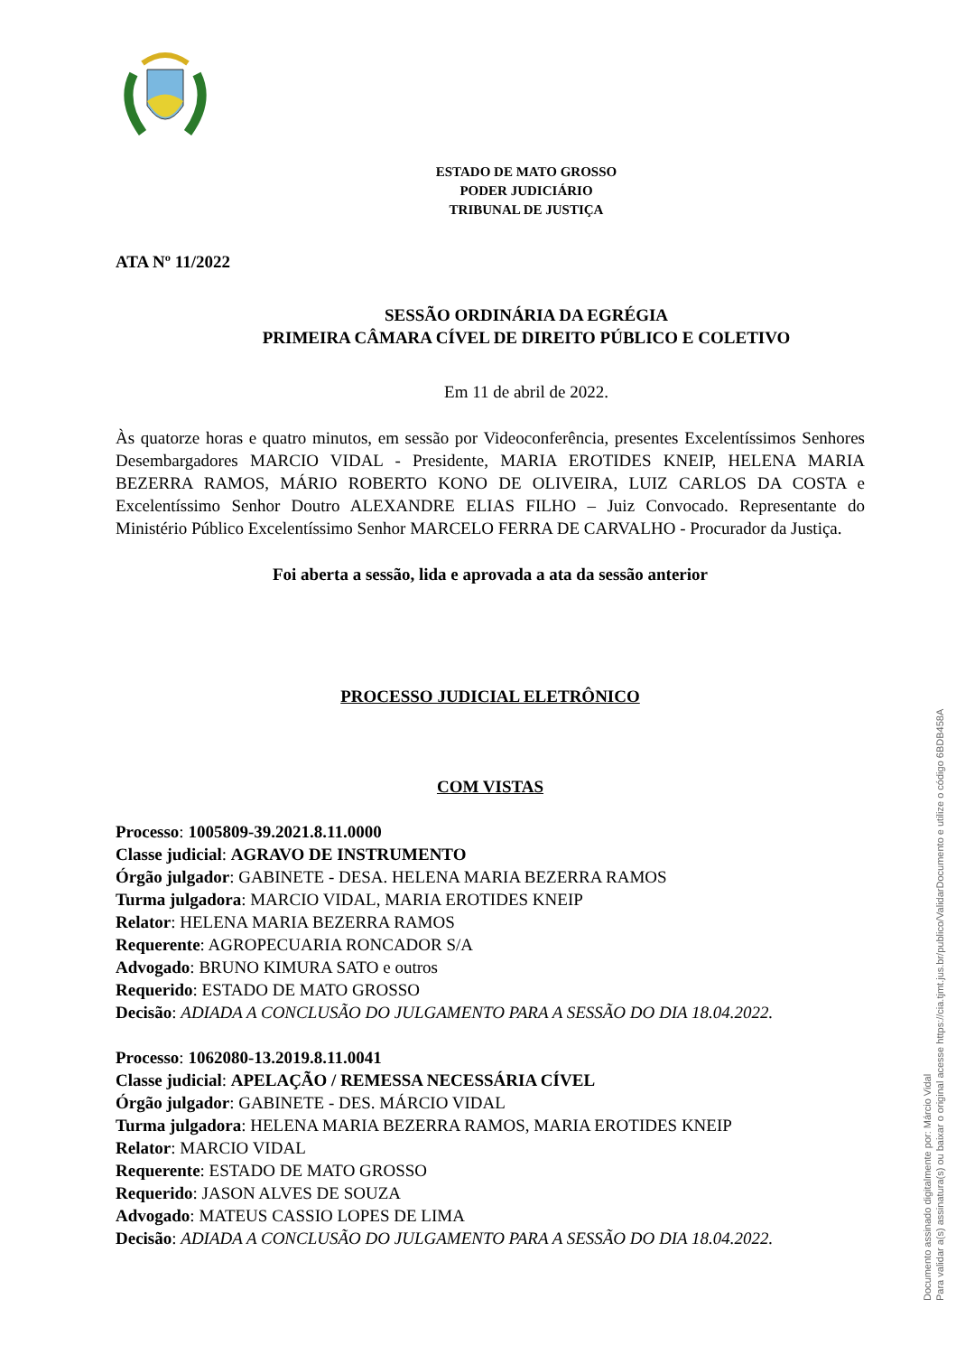ESTADO DE MATO GROSSO
PODER JUDICIÁRIO
TRIBUNAL DE JUSTIÇA
ATA Nº 11/2022
SESSÃO ORDINÁRIA DA EGRÉGIA
PRIMEIRA CÂMARA CÍVEL DE DIREITO PÚBLICO E COLETIVO
Em 11 de abril de 2022.
Às quatorze horas e quatro minutos, em sessão por Videoconferência, presentes Excelentíssimos Senhores Desembargadores MARCIO VIDAL - Presidente, MARIA EROTIDES KNEIP, HELENA MARIA BEZERRA RAMOS, MÁRIO ROBERTO KONO DE OLIVEIRA, LUIZ CARLOS DA COSTA e Excelentíssimo Senhor Doutro ALEXANDRE ELIAS FILHO – Juiz Convocado. Representante do Ministério Público Excelentíssimo Senhor MARCELO FERRA DE CARVALHO - Procurador da Justiça.
Foi aberta a sessão, lida e aprovada a ata da sessão anterior
PROCESSO JUDICIAL ELETRÔNICO
COM VISTAS
Processo: 1005809-39.2021.8.11.0000
Classe judicial: AGRAVO DE INSTRUMENTO
Órgão julgador: GABINETE - DESA. HELENA MARIA BEZERRA RAMOS
Turma julgadora: MARCIO VIDAL, MARIA EROTIDES KNEIP
Relator: HELENA MARIA BEZERRA RAMOS
Requerente: AGROPECUARIA RONCADOR S/A
Advogado: BRUNO KIMURA SATO e outros
Requerido: ESTADO DE MATO GROSSO
Decisão: ADIADA A CONCLUSÃO DO JULGAMENTO PARA A SESSÃO DO DIA 18.04.2022.
Processo: 1062080-13.2019.8.11.0041
Classe judicial: APELAÇÃO / REMESSA NECESSÁRIA CÍVEL
Órgão julgador: GABINETE - DES. MÁRCIO VIDAL
Turma julgadora: HELENA MARIA BEZERRA RAMOS, MARIA EROTIDES KNEIP
Relator: MARCIO VIDAL
Requerente: ESTADO DE MATO GROSSO
Requerido: JASON ALVES DE SOUZA
Advogado: MATEUS CASSIO LOPES DE LIMA
Decisão: ADIADA A CONCLUSÃO DO JULGAMENTO PARA A SESSÃO DO DIA 18.04.2022.
Documento assinado digitalmente por: Márcio Vidal
Para validar a(s) assinatura(s) ou baixar o original acesse https://cia.tjmt.jus.br/publico/ValidarDocumento e utilize o código 6BDB458A